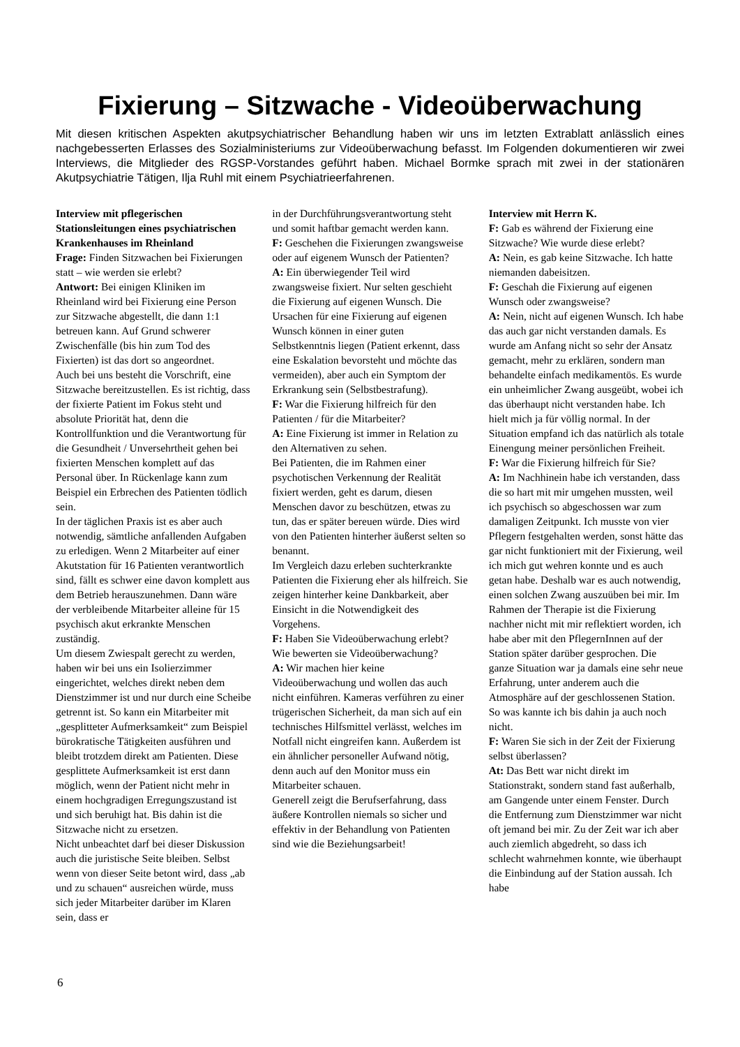Fixierung – Sitzwache - Videoüberwachung
Mit diesen kritischen Aspekten akutpsychiatrischer Behandlung haben wir uns im letzten Extrablatt anlässlich eines nachgebesserten Erlasses des Sozialministeriums zur Videoüberwachung befasst. Im Folgenden dokumentieren wir zwei Interviews, die Mitglieder des RGSP-Vorstandes geführt haben. Michael Bormke sprach mit zwei in der stationären Akutpsychiatrie Tätigen, Ilja Ruhl mit einem Psychiatrieerfahrenen.
Interview mit pflegerischen Stationsleitungen eines psychiatrischen Krankenhauses im Rheinland
Frage: Finden Sitzwachen bei Fixierungen statt – wie werden sie erlebt?
Antwort: Bei einigen Kliniken im Rheinland wird bei Fixierung eine Person zur Sitzwache abgestellt, die dann 1:1 betreuen kann. Auf Grund schwerer Zwischenfälle (bis hin zum Tod des Fixierten) ist das dort so angeordnet.
Auch bei uns besteht die Vorschrift, eine Sitzwache bereitzustellen. Es ist richtig, dass der fixierte Patient im Fokus steht und absolute Priorität hat, denn die Kontrollfunktion und die Verantwortung für die Gesundheit / Unversehrtheit gehen bei fixierten Menschen komplett auf das Personal über. In Rückenlage kann zum Beispiel ein Erbrechen des Patienten tödlich sein.
In der täglichen Praxis ist es aber auch notwendig, sämtliche anfallenden Aufgaben zu erledigen. Wenn 2 Mitarbeiter auf einer Akutstation für 16 Patienten verantwortlich sind, fällt es schwer eine davon komplett aus dem Betrieb herauszunehmen. Dann wäre der verbleibende Mitarbeiter alleine für 15 psychisch akut erkrankte Menschen zuständig.
Um diesem Zwiespalt gerecht zu werden, haben wir bei uns ein Isolierzimmer eingerichtet, welches direkt neben dem Dienstzimmer ist und nur durch eine Scheibe getrennt ist. So kann ein Mitarbeiter mit „gesplitteter Aufmerksamkeit“ zum Beispiel bürokratische Tätigkeiten ausführen und bleibt trotzdem direkt am Patienten. Diese gesplittete Aufmerksamkeit ist erst dann möglich, wenn der Patient nicht mehr in einem hochgradigen Erregungszustand ist und sich beruhigt hat. Bis dahin ist die Sitzwache nicht zu ersetzen.
Nicht unbeachtet darf bei dieser Diskussion auch die juristische Seite bleiben. Selbst wenn von dieser Seite betont wird, dass „ab und zu schauen“ ausreichen würde, muss sich jeder Mitarbeiter darüber im Klaren sein, dass er
in der Durchführungsverantwortung steht und somit haftbar gemacht werden kann.
F: Geschehen die Fixierungen zwangsweise oder auf eigenem Wunsch der Patienten?
A: Ein überwiegender Teil wird zwangsweise fixiert. Nur selten geschieht die Fixierung auf eigenen Wunsch. Die Ursachen für eine Fixierung auf eigenen Wunsch können in einer guten Selbstkenntnis liegen (Patient erkennt, dass eine Eskalation bevorsteht und möchte das vermeiden), aber auch ein Symptom der Erkrankung sein (Selbstbestrafung).
F: War die Fixierung hilfreich für den Patienten / für die Mitarbeiter?
A: Eine Fixierung ist immer in Relation zu den Alternativen zu sehen.
Bei Patienten, die im Rahmen einer psychotischen Verkennung der Realität fixiert werden, geht es darum, diesen Menschen davor zu beschützen, etwas zu tun, das er später bereuen würde. Dies wird von den Patienten hinterher äußerst selten so benannt.
Im Vergleich dazu erleben suchterkrankte Patienten die Fixierung eher als hilfreich. Sie zeigen hinterher keine Dankbarkeit, aber Einsicht in die Notwendigkeit des Vorgehens.
F: Haben Sie Videoüberwachung erlebt? Wie bewerten sie Videoüberwachung?
A: Wir machen hier keine Videoüberwachung und wollen das auch nicht einführen. Kameras verführen zu einer trügerischen Sicherheit, da man sich auf ein technisches Hilfsmittel verlässt, welches im Notfall nicht eingreifen kann. Außerdem ist ein ähnlicher personeller Aufwand nötig, denn auch auf den Monitor muss ein Mitarbeiter schauen.
Generell zeigt die Berufserfahrung, dass äußere Kontrollen niemals so sicher und effektiv in der Behandlung von Patienten sind wie die Beziehungsarbeit!
Interview mit Herrn K.
F: Gab es während der Fixierung eine Sitzwache? Wie wurde diese erlebt?
A: Nein, es gab keine Sitzwache. Ich hatte niemanden dabeisitzen.
F: Geschah die Fixierung auf eigenen Wunsch oder zwangsweise?
A: Nein, nicht auf eigenen Wunsch. Ich habe das auch gar nicht verstanden damals. Es wurde am Anfang nicht so sehr der Ansatz gemacht, mehr zu erklären, sondern man behandelte einfach medikamentös. Es wurde ein unheimlicher Zwang ausgeübt, wobei ich das überhaupt nicht verstanden habe. Ich hielt mich ja für völlig normal. In der Situation empfand ich das natürlich als totale Einengung meiner persönlichen Freiheit.
F: War die Fixierung hilfreich für Sie?
A: Im Nachhinein habe ich verstanden, dass die so hart mit mir umgehen mussten, weil ich psychisch so abgeschossen war zum damaligen Zeitpunkt. Ich musste von vier Pflegern festgehalten werden, sonst hätte das gar nicht funktioniert mit der Fixierung, weil ich mich gut wehren konnte und es auch getan habe. Deshalb war es auch notwendig, einen solchen Zwang auszuüben bei mir. Im Rahmen der Therapie ist die Fixierung nachher nicht mit mir reflektiert worden, ich habe aber mit den PflegernInnen auf der Station später darüber gesprochen. Die ganze Situation war ja damals eine sehr neue Erfahrung, unter anderem auch die Atmosphäre auf der geschlossenen Station. So was kannte ich bis dahin ja auch noch nicht.
F: Waren Sie sich in der Zeit der Fixierung selbst überlassen?
At: Das Bett war nicht direkt im Stationstrakt, sondern stand fast außerhalb, am Gangende unter einem Fenster. Durch die Entfernung zum Dienstzimmer war nicht oft jemand bei mir. Zu der Zeit war ich aber auch ziemlich abgedreht, so dass ich schlecht wahrnehmen konnte, wie überhaupt die Einbindung auf der Station aussah. Ich habe
6